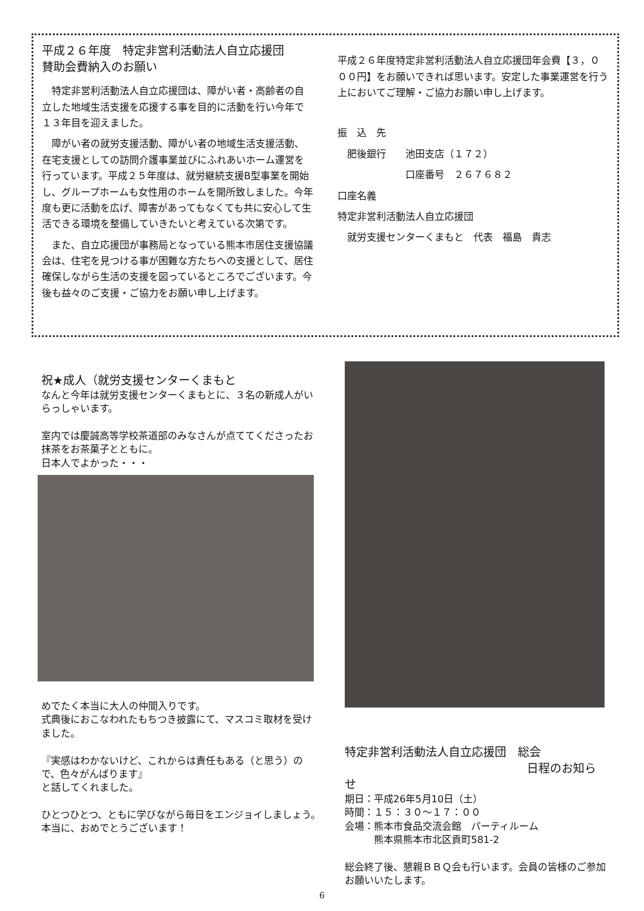平成２６年度　特定非営利活動法人自立応援団
賛助会費納入のお願い
　特定非営利活動法人自立応援団は、障がい者・高齢者の自立した地域生活支援を応援する事を目的に活動を行い今年で１３年目を迎えました。
　障がい者の就労支援活動、障がい者の地域生活支援活動、在宅支援としての訪問介護事業並びにふれあいホーム運営を行っています。平成２５年度は、就労継続支援B型事業を開始し、グループホームも女性用のホームを開所致しました。今年度も更に活動を広げ、障害があってもなくても共に安心して生活できる環境を整備していきたいと考えている次第です。
　また、自立応援団が事務局となっている熊本市居住支援協議会は、住宅を見つける事が困難な方たちへの支援として、居住確保しながら生活の支援を図っているところでございます。今後も益々のご支援・ご協力をお願い申し上げます。
平成２６年度特定非営利活動法人自立応援団年会費【３，０００円】をお願いできれば思います。安定した事業運営を行う上においてご理解・ご協力お願い申し上げます。
振　込　先
　肥後銀行　　池田支店（１７２）
　　　　　　　口座番号　２６７６８２
口座名義
特定非営利活動法人自立応援団
　就労支援センターくまもと　代表　福島　貴志
祝★成人（就労支援センターくまもと
なんと今年は就労支援センターくまもとに、３名の新成人がいらっしゃいます。
室内では慶誠高等学校茶道部のみなさんが点ててくださったお抹茶をお茶菓子とともに。
日本人でよかった・・・
めでたく本当に大人の仲間入りです。
式典後におこなわれたもちつき披露にて、マスコミ取材を受けました。
『実感はわかないけど、これからは責任もある（と思う）ので、色々がんばります』
と話してくれました。
ひとつひとつ、ともに学びながら毎日をエンジョイしましょう。
本当に、おめでとうございます！
特定非営利活動法人自立応援団　総会
日程のお知らせ
期日：平成26年5月10日（土）
時間：１５：３０～１７：００
会場：熊本市食品交流会館　パーティルーム
　　　熊本県熊本市北区貢町581-2
総会終了後、懇親ＢＢＱ会も行います。会員の皆様のご参加お願いいたします。
6